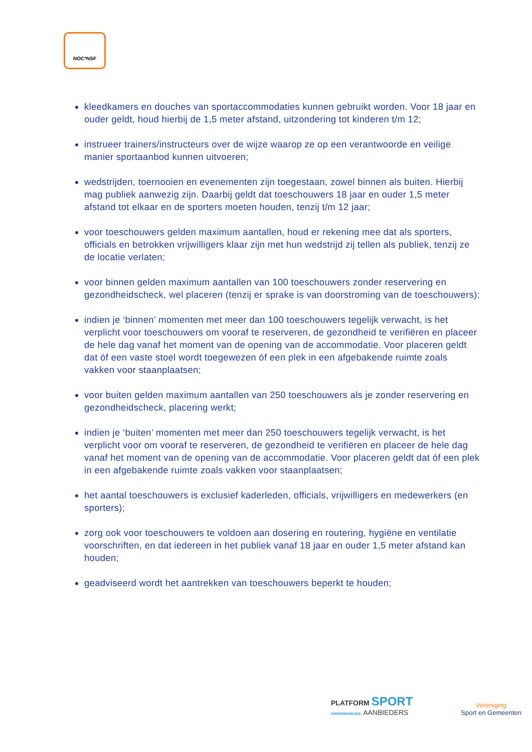NOC*NSF
kleedkamers en douches van sportaccommodaties kunnen gebruikt worden. Voor 18 jaar en ouder geldt, houd hierbij de 1,5 meter afstand, uitzondering tot kinderen t/m 12;
instrueer trainers/instructeurs over de wijze waarop ze op een verantwoorde en veilige manier sportaanbod kunnen uitvoeren;
wedstrijden, toernooien en evenementen zijn toegestaan, zowel binnen als buiten. Hierbij mag publiek aanwezig zijn. Daarbij geldt dat toeschouwers 18 jaar en ouder 1,5 meter afstand tot elkaar en de sporters moeten houden, tenzij t/m 12 jaar;
voor toeschouwers gelden maximum aantallen, houd er rekening mee dat als sporters, officials en betrokken vrijwilligers klaar zijn met hun wedstrijd zij tellen als publiek, tenzij ze de locatie verlaten;
voor binnen gelden maximum aantallen van 100 toeschouwers zonder reservering en gezondheidscheck, wel placeren (tenzij er sprake is van doorstroming van de toeschouwers);
indien je ‘binnen’ momenten met meer dan 100 toeschouwers tegelijk verwacht, is het verplicht voor toeschouwers om vooraf te reserveren, de gezondheid te verifiëren en placeer de hele dag vanaf het moment van de opening van de accommodatie. Voor placeren geldt dat óf een vaste stoel wordt toegewezen óf een plek in een afgebakende ruimte zoals vakken voor staanplaatsen;
voor buiten gelden maximum aantallen van 250 toeschouwers als je zonder reservering en gezondheidscheck, placering werkt;
indien je ‘buiten’ momenten met meer dan 250 toeschouwers tegelijk verwacht, is het verplicht voor om vooraf te reserveren, de gezondheid te verifiëren en placeer de hele dag vanaf het moment van de opening van de accommodatie. Voor placeren geldt dat óf een plek in een afgebakende ruimte zoals vakken voor staanplaatsen;
het aantal toeschouwers is exclusief kaderleden, officials, vrijwilligers en medewerkers (en sporters);
zorg ook voor toeschouwers te voldoen aan dosering en routering, hygiëne en ventilatie voorschriften, en dat iedereen in het publiek vanaf 18 jaar en ouder 1,5 meter afstand kan houden;
geadviseerd wordt het aantrekken van toeschouwers beperkt te houden;
PLATFORM SPORT
ONDERNEMENDE AANBIEDERS
Vereniging
Sport en Gemeenten